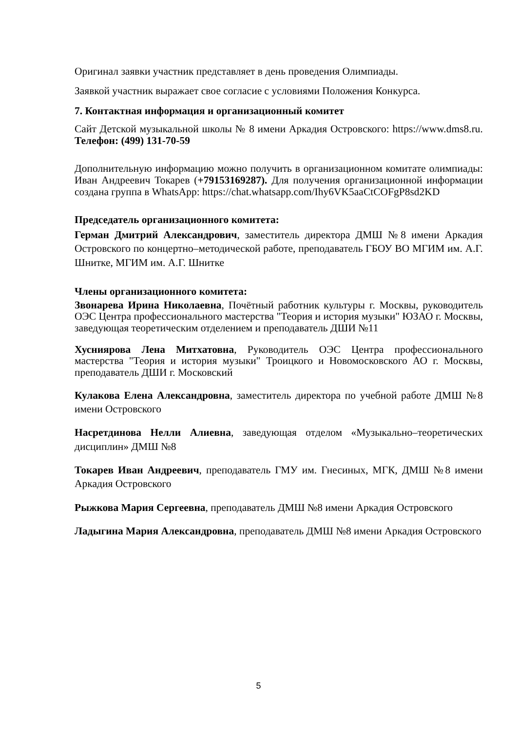Оригинал заявки участник представляет в день проведения Олимпиады.
Заявкой участник выражает свое согласие с условиями Положения Конкурса.
7. Контактная информация и организационный комитет
Сайт Детской музыкальной школы № 8 имени Аркадия Островского: https://www.dms8.ru. Телефон: (499) 131-70-59
Дополнительную информацию можно получить в организационном комитате олимпиады: Иван Андреевич Токарев (+79153169287). Для получения организационной информации создана группа в WhatsApp: https://chat.whatsapp.com/Ihy6VK5aaCtCOFgP8sd2KD
Председатель организационного комитета:
Герман Дмитрий Александрович, заместитель директора ДМШ №8 имени Аркадия Островского по концертно–методической работе, преподаватель ГБОУ ВО МГИМ им. А.Г. Шнитке, МГИМ им. А.Г. Шнитке
Члены организационного комитета:
Звонарева Ирина Николаевна, Почётный работник культуры г. Москвы, руководитель ОЭС Центра профессионального мастерства "Теория и история музыки" ЮЗАО г. Москвы, заведующая теоретическим отделением и преподаватель ДШИ №11
Хусниярова Лена Митхатовна, Руководитель ОЭС Центра профессионального мастерства "Теория и история музыки" Троицкого и Новомосковского АО г. Москвы, преподаватель ДШИ г. Московский
Кулакова Елена Александровна, заместитель директора по учебной работе ДМШ №8 имени Островского
Насретдинова Нелли Алиевна, заведующая отделом «Музыкально–теоретических дисциплин» ДМШ №8
Токарев Иван Андреевич, преподаватель ГМУ им. Гнесиных, МГК, ДМШ №8 имени Аркадия Островского
Рыжкова Мария Сергеевна, преподаватель ДМШ №8 имени Аркадия Островского
Ладыгина Мария Александровна, преподаватель ДМШ №8 имени Аркадия Островского
5